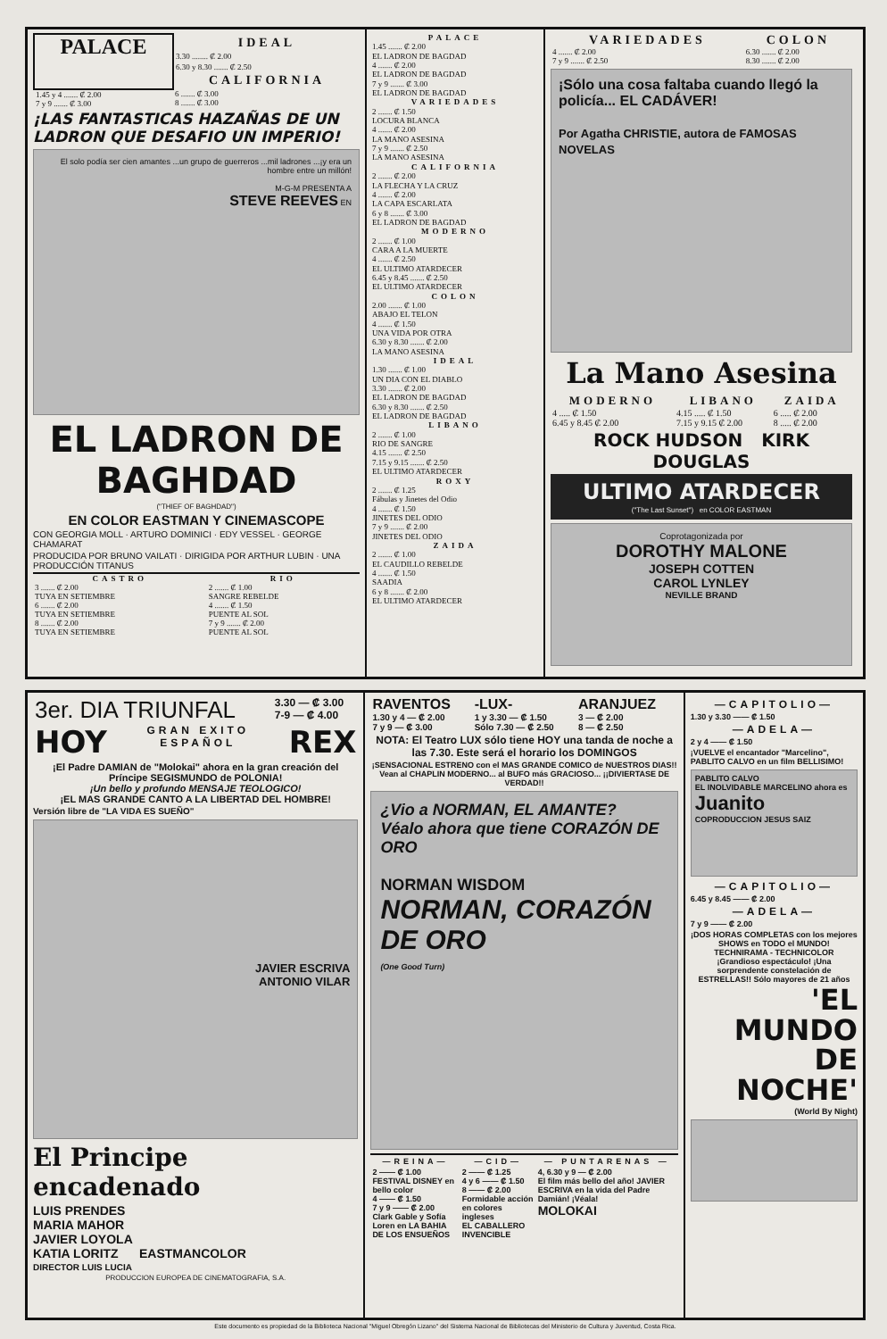| PALACE | IDEAL 3.30 ........ ₡ 2.00 6.30 y 8.30 ....... ₡ 2.50 CALIFORNIA |
| 1.45 y 4 ....... ₡ 2.00 7 y 9 ....... ₡ 3.00 | 6 ....... ₡ 3.00 8 ....... ₡ 3.00 |
¡LAS FANTASTICAS HAZAÑAS DE UN LADRON QUE DESAFIO UN IMPERIO!
El solo podía ser cien amantes ...un grupo de guerreros ...mil ladrones ...¡y era un hombre entre un millón!
M-G-M PRESENTA A
STEVE REEVES EN
EL LADRON DE BAGHDAD
("THIEF OF BAGHDAD")
EN COLOR EASTMAN Y CINEMASCOPE
CON GEORGIA MOLL · ARTURO DOMINICI · EDY VESSEL · GEORGE CHAMARAT
PRODUCIDA POR BRUNO VAILATI · DIRIGIDA POR ARTHUR LUBIN · UNA PRODUCCIÓN TITANUS
| CASTRO | RIO |
| 3 ....... ₡ 2.00 TUYA EN SETIEMBRE 6 ....... ₡ 2.00 TUYA EN SETIEMBRE 8 ....... ₡ 2.00 TUYA EN SETIEMBRE | 2 ....... ₡ 1.00 SANGRE REBELDE 4 ....... ₡ 1.50 PUENTE AL SOL 7 y 9 ....... ₡ 2.00 PUENTE AL SOL |
PALACE
1.45 ....... ₡ 2.00
EL LADRON DE BAGDAD
4 ....... ₡ 2.00
EL LADRON DE BAGDAD
7 y 9 ....... ₡ 3.00
EL LADRON DE BAGDAD
VARIEDADES
2 ....... ₡ 1.50
LOCURA BLANCA
4 ....... ₡ 2.00
LA MANO ASESINA
7 y 9 ....... ₡ 2.50
LA MANO ASESINA
CALIFORNIA
2 ....... ₡ 2.00
LA FLECHA Y LA CRUZ
4 ....... ₡ 2.00
LA CAPA ESCARLATA
6 y 8 ....... ₡ 3.00
EL LADRON DE BAGDAD
MODERNO
2 ....... ₡ 1.00
CARA A LA MUERTE
4 ....... ₡ 2.50
EL ULTIMO ATARDECER
6.45 y 8.45 ....... ₡ 2.50
EL ULTIMO ATARDECER
COLON
2.00 ....... ₡ 1.00
ABAJO EL TELON
4 ....... ₡ 1.50
UNA VIDA POR OTRA
6.30 y 8.30 ....... ₡ 2.00
LA MANO ASESINA
IDEAL
1.30 ....... ₡ 1.00
UN DIA CON EL DIABLO
3.30 ....... ₡ 2.00
EL LADRON DE BAGDAD
6.30 y 8.30 ....... ₡ 2.50
EL LADRON DE BAGDAD
LIBANO
2 ....... ₡ 1.00
RIO DE SANGRE
4.15 ....... ₡ 2.50
7.15 y 9.15 ....... ₡ 2.50
EL ULTIMO ATARDECER
ROXY
2 ....... ₡ 1.25
Fábulas y Jinetes del Odio
4 ....... ₡ 1.50
JINETES DEL ODIO
7 y 9 ....... ₡ 2.00
JINETES DEL ODIO
ZAIDA
2 ....... ₡ 1.00
EL CAUDILLO REBELDE
4 ....... ₡ 1.50
SAADIA
6 y 8 ....... ₡ 2.00
EL ULTIMO ATARDECER
| VARIEDADES | COLON |
| 4 ....... ₡ 2.00 7 y 9 ....... ₡ 2.50 | 6.30 ....... ₡ 2.00 8.30 ....... ₡ 2.00 |
¡Sólo una cosa faltaba cuando llegó la policía... EL CADÁVER!
Por Agatha CHRISTIE, autora de FAMOSAS NOVELAS
La Mano Asesina
| MODERNO | LIBANO | ZAIDA |
| 4 ..... ₡ 1.50 6.45 y 8.45 ₡ 2.00 | 4.15 ..... ₡ 1.50 7.15 y 9.15 ₡ 2.00 | 6 ..... ₡ 2.00 8 ..... ₡ 2.00 |
ROCK HUDSON KIRK DOUGLAS
ULTIMO ATARDECER
("The Last Sunset") en COLOR EASTMAN
Coprotagonizada por
DOROTHY MALONE
JOSEPH COTTEN
CAROL LYNLEY
NEVILLE BRAND
| 3er. DIA TRIUNFAL | 3.30 — ₡ 3.00 7-9 — ₡ 4.00 |
| HOY | GRAN EXITO ESPAÑOL | REX |
¡El Padre DAMIAN de "Molokai" ahora en la gran creación del Príncipe SEGISMUNDO de POLONIA!
¡Un bello y profundo MENSAJE TEOLOGICO!
¡EL MAS GRANDE CANTO A LA LIBERTAD DEL HOMBRE!
Versión libre de "LA VIDA ES SUEÑO"
JAVIER ESCRIVA
ANTONIO VILAR
El Principe encadenado
LUIS PRENDES
MARIA MAHOR
JAVIER LOYOLA
KATIA LORITZ EASTMANCOLOR
DIRECTOR LUIS LUCIA
PRODUCCION EUROPEA DE CINEMATOGRAFIA, S.A.
| RAVENTOS | -LUX- | ARANJUEZ |
| 1.30 y 4 — ₡ 2.00 7 y 9 — ₡ 3.00 | 1 y 3.30 — ₡ 1.50 Sólo 7.30 — ₡ 2.50 | 3 — ₡ 2.00 8 — ₡ 2.50 |
NOTA: El Teatro LUX sólo tiene HOY una tanda de noche a las 7.30. Este será el horario los DOMINGOS
¡SENSACIONAL ESTRENO con el MAS GRANDE COMICO de NUESTROS DIAS!! Vean al CHAPLIN MODERNO... al BUFO más GRACIOSO... ¡¡DIVIERTASE DE VERDAD!!
¿Vio a NORMAN, EL AMANTE?
Véalo ahora que tiene CORAZÓN DE ORO
NORMAN WISDOM
NORMAN, CORAZÓN DE ORO
(One Good Turn)
| —REINA— 2 —— ₡ 1.00 FESTIVAL DISNEY en bello color 4 —— ₡ 1.50 7 y 9 —— ₡ 2.00 Clark Gable y Sofía Loren en LA BAHIA DE LOS ENSUEÑOS | —CID— 2 —— ₡ 1.25 4 y 6 —— ₡ 1.50 8 —— ₡ 2.00 Formidable acción en colores ingleses EL CABALLERO INVENCIBLE | — PUNTARENAS — 4, 6.30 y 9 — ₡ 2.00 El film más bello del año! JAVIER ESCRIVA en la vida del Padre Damián! ¡Véala! MOLOKAI |
—CAPITOLIO—
1.30 y 3.30 —— ₡ 1.50
—ADELA—
2 y 4 —— ₡ 1.50
¡VUELVE el encantador "Marcelino", PABLITO CALVO en un film BELLISIMO!
PABLITO CALVO
EL INOLVIDABLE MARCELINO ahora es
Juanito
COPRODUCCION JESUS SAIZ
—CAPITOLIO—
6.45 y 8.45 —— ₡ 2.00
—ADELA—
7 y 9 —— ₡ 2.00
¡DOS HORAS COMPLETAS con los mejores SHOWS en TODO el MUNDO!
TECHNIRAMA - TECHNICOLOR
¡Grandioso espectáculo! ¡Una sorprendente constelación de ESTRELLAS!! Sólo mayores de 21 años
'EL MUNDO DE NOCHE'
(World By Night)
Este documento es propiedad de la Biblioteca Nacional "Miguel Obregón Lizano" del Sistema Nacional de Bibliotecas del Ministerio de Cultura y Juventud, Costa Rica.